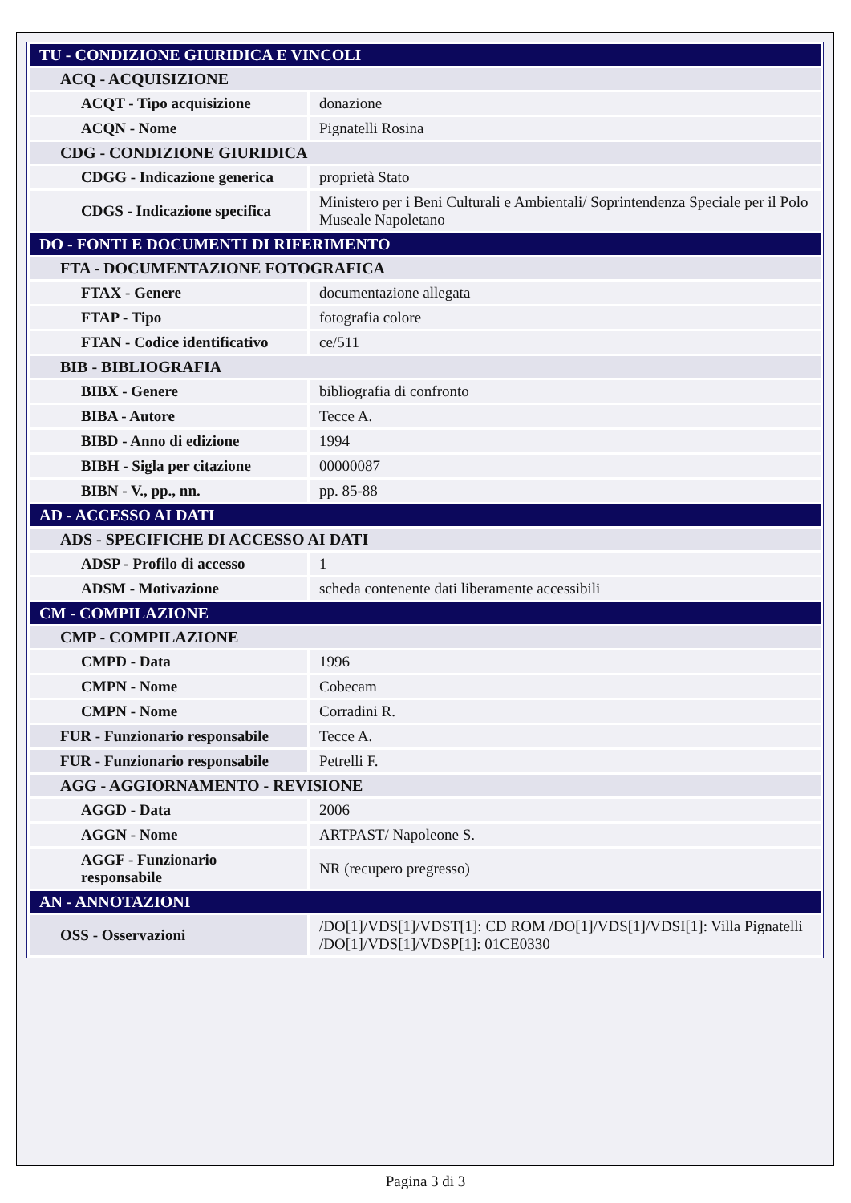| TU - CONDIZIONE GIURIDICA E VINCOLI | |
| ACQ - ACQUISIZIONE | |
| ACQT - Tipo acquisizione | donazione |
| ACQN - Nome | Pignatelli Rosina |
| CDG - CONDIZIONE GIURIDICA | |
| CDGG - Indicazione generica | proprietà Stato |
| CDGS - Indicazione specifica | Ministero per i Beni Culturali e Ambientali/ Soprintendenza Speciale per il Polo Museale Napoletano |
| DO - FONTI E DOCUMENTI DI RIFERIMENTO | |
| FTA - DOCUMENTAZIONE FOTOGRAFICA | |
| FTAX - Genere | documentazione allegata |
| FTAP - Tipo | fotografia colore |
| FTAN - Codice identificativo | ce/511 |
| BIB - BIBLIOGRAFIA | |
| BIBX - Genere | bibliografia di confronto |
| BIBA - Autore | Tecce A. |
| BIBD - Anno di edizione | 1994 |
| BIBH - Sigla per citazione | 00000087 |
| BIBN - V., pp., nn. | pp. 85-88 |
| AD - ACCESSO AI DATI | |
| ADS - SPECIFICHE DI ACCESSO AI DATI | |
| ADSP - Profilo di accesso | 1 |
| ADSM - Motivazione | scheda contenente dati liberamente accessibili |
| CM - COMPILAZIONE | |
| CMP - COMPILAZIONE | |
| CMPD - Data | 1996 |
| CMPN - Nome | Cobecam |
| CMPN - Nome | Corradini R. |
| FUR - Funzionario responsabile | Tecce A. |
| FUR - Funzionario responsabile | Petrelli F. |
| AGG - AGGIORNAMENTO - REVISIONE | |
| AGGD - Data | 2006 |
| AGGN - Nome | ARTPAST/ Napoleone S. |
| AGGF - Funzionario responsabile | NR (recupero pregresso) |
| AN - ANNOTAZIONI | |
| OSS - Osservazioni | /DO[1]/VDS[1]/VDST[1]: CD ROM /DO[1]/VDS[1]/VDSI[1]: Villa Pignatelli /DO[1]/VDS[1]/VDSP[1]: 01CE0330 |
Pagina 3 di 3